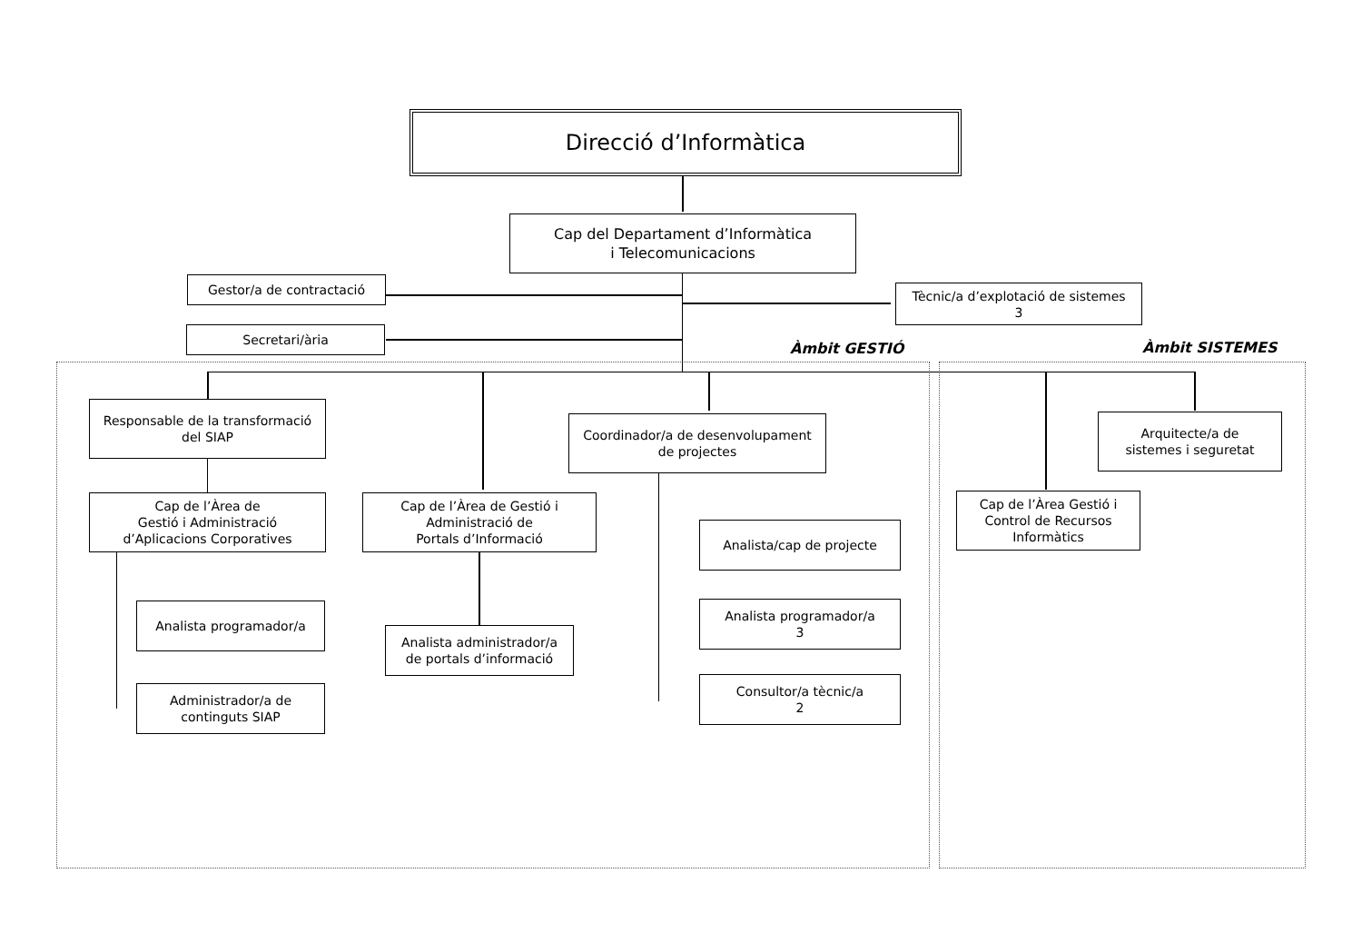Direcció d’Informàtica
Cap del Departament d’Informàtica
i Telecomunicacions
Gestor/a de contractació
Tècnic/a d’explotació de sistemes
3
Secretari/ària
Àmbit GESTIÓ Àmbit SISTEMES
Responsable de la transformació
del SIAP
Coordinador/a de desenvolupament
de projectes
Arquitecte/a de
sistemes i seguretat
Cap de l’Àrea de
Gestió i Administració
d’Aplicacions Corporatives
Cap de l’Àrea de Gestió i
Administració de
Portals d’Informació
Cap de l’Àrea Gestió i
Control de Recursos
Informàtics
Analista/cap de projecte
Analista programador/a
Analista administrador/a
de portals d’informació
Analista programador/a
3
Administrador/a de
continguts SIAP
Consultor/a tècnic/a
2